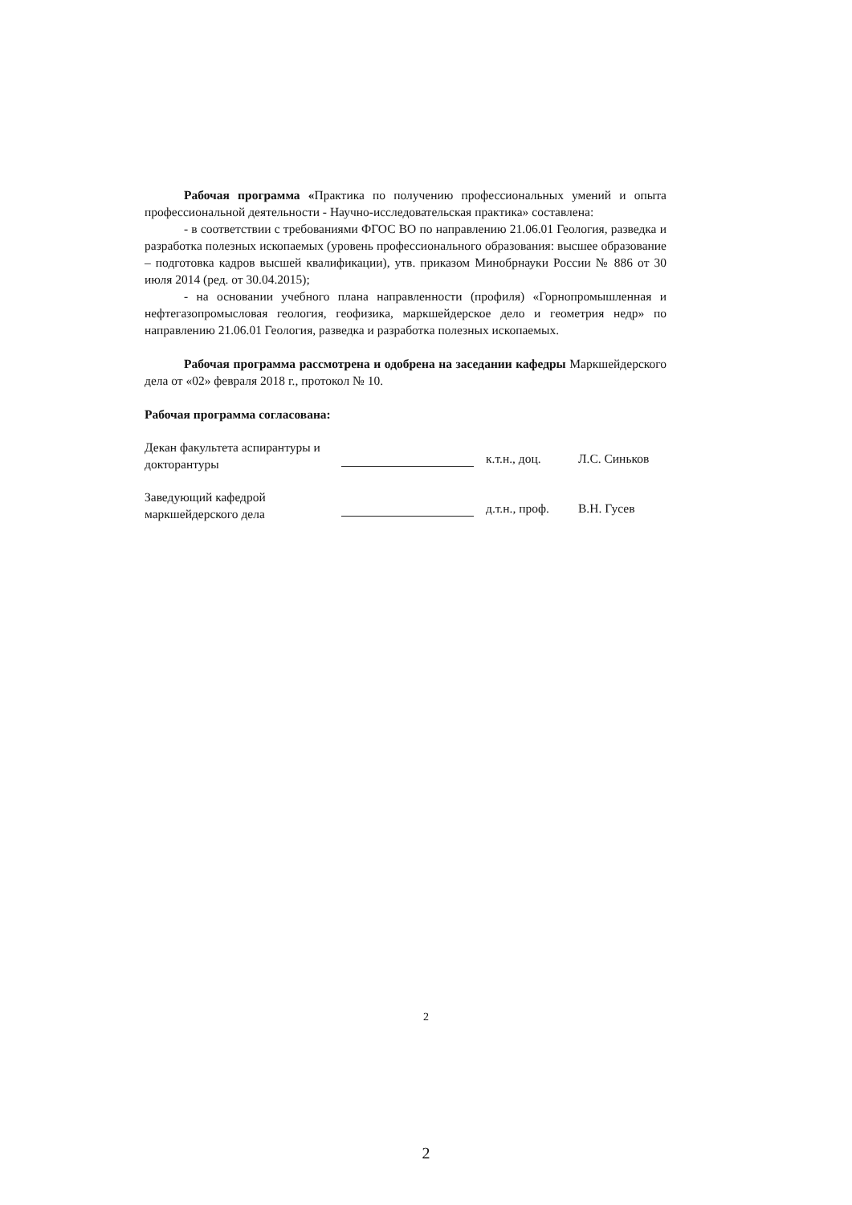Рабочая программа «Практика по получению профессиональных умений и опыта профессиональной деятельности - Научно-исследовательская практика» составлена:
- в соответствии с требованиями ФГОС ВО по направлению 21.06.01 Геология, разведка и разработка полезных ископаемых (уровень профессионального образования: высшее образование – подготовка кадров высшей квалификации), утв. приказом Минобрнауки России № 886 от 30 июля 2014 (ред. от 30.04.2015);
- на основании учебного плана направленности (профиля) «Горнопромышленная и нефтегазопромысловая геология, геофизика, маркшейдерское дело и геометрия недр» по направлению 21.06.01 Геология, разведка и разработка полезных ископаемых.
Рабочая программа рассмотрена и одобрена на заседании кафедры Маркшейдерского дела от «02» февраля 2018 г., протокол № 10.
Рабочая программа согласована:
Декан факультета аспирантуры и докторантуры
к.т.н., доц. Л.С. Синьков
Заведующий кафедрой маркшейдерского дела
д.т.н., проф.
В.Н. Гусев
2
2